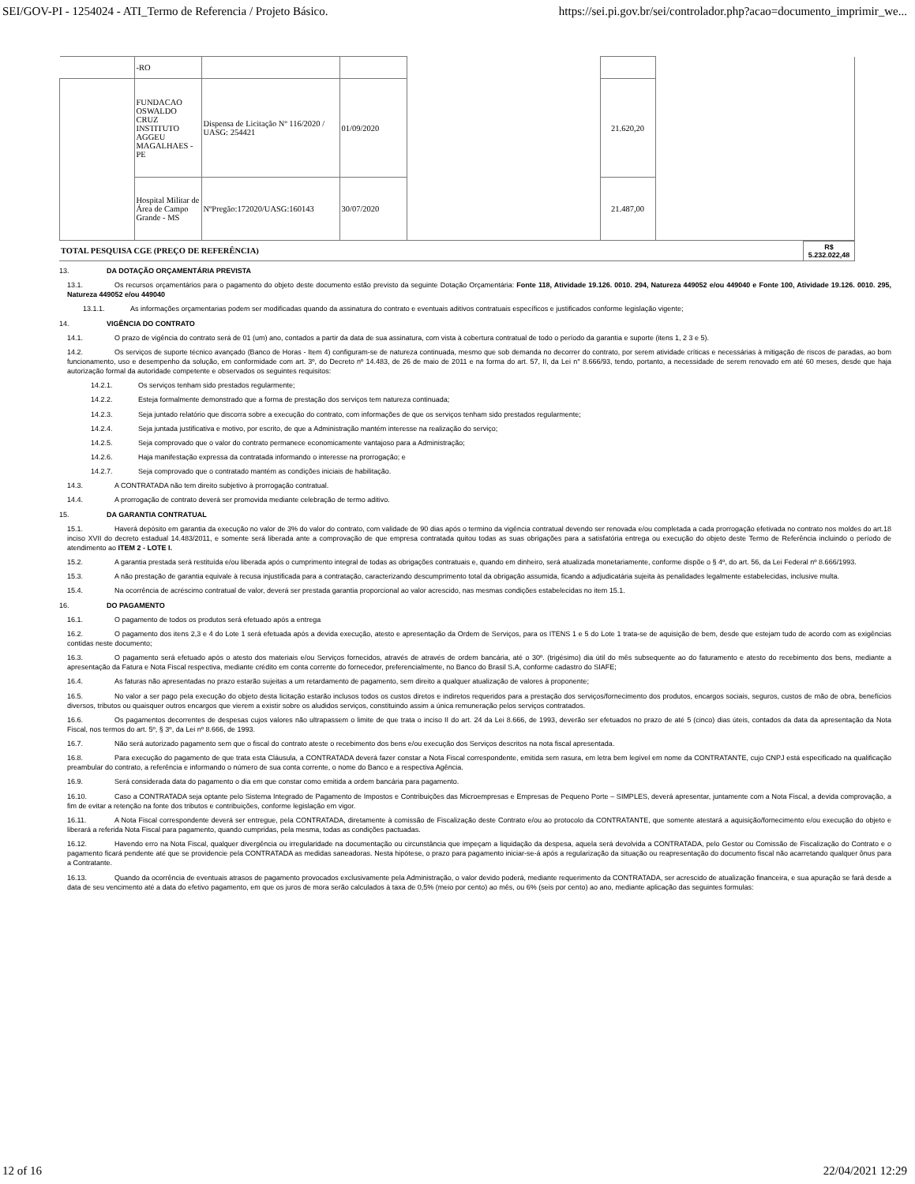SEI/GOV-PI - 1254024 - ATI_Termo de Referencia / Projeto Básico. https://sei.pi.gov.br/sei/controlador.php?acao=documento_imprimir_we...
| | -RO | | | | | |
| | FUNDACAO OSWALDO CRUZ INSTITUTO AGGEU MAGALHAES - PE | Dispensa de Licitação Nº 116/2020 / UASG: 254421 | 01/09/2020 | | 21.620,20 | |
| | Hospital Militar de Área de Campo Grande - MS | NºPregão:172020/UASG:160143 | 30/07/2020 | | 21.487,00 | |
| TOTAL PESQUISA CGE (PREÇO DE REFERÊNCIA) | R$ 5.232.022,48 |
13. DA DOTAÇÃO ORÇAMENTÁRIA PREVISTA
13.1. Os recursos orçamentários para o pagamento do objeto deste documento estão previsto da seguinte Dotação Orçamentária: Fonte 118, Atividade 19.126. 0010. 294, Natureza 449052 e/ou 449040 e Fonte 100, Atividade 19.126. 0010. 295, Natureza 449052 e/ou 449040
13.1.1. As informações orçamentarias podem ser modificadas quando da assinatura do contrato e eventuais aditivos contratuais específicos e justificados conforme legislação vigente;
14. VIGÊNCIA DO CONTRATO
14.1. O prazo de vigência do contrato será de 01 (um) ano, contados a partir da data de sua assinatura, com vista à cobertura contratual de todo o período da garantia e suporte (itens 1, 2 3 e 5).
14.2. Os serviços de suporte técnico avançado (Banco de Horas - Item 4) configuram-se de natureza continuada, mesmo que sob demanda no decorrer do contrato, por serem atividade críticas e necessárias à mitigação de riscos de paradas, ao bom funcionamento, uso e desempenho da solução, em conformidade com art. 3º, do Decreto nº 14.483, de 26 de maio de 2011 e na forma do art. 57, II, da Lei n° 8.666/93, tendo, portanto, a necessidade de serem renovado em até 60 meses, desde que haja autorização formal da autoridade competente e observados os seguintes requisitos:
14.2.1. Os serviços tenham sido prestados regularmente;
14.2.2. Esteja formalmente demonstrado que a forma de prestação dos serviços tem natureza continuada;
14.2.3. Seja juntado relatório que discorra sobre a execução do contrato, com informações de que os serviços tenham sido prestados regularmente;
14.2.4. Seja juntada justificativa e motivo, por escrito, de que a Administração mantém interesse na realização do serviço;
14.2.5. Seja comprovado que o valor do contrato permanece economicamente vantajoso para a Administração;
14.2.6. Haja manifestação expressa da contratada informando o interesse na prorrogação; e
14.2.7. Seja comprovado que o contratado mantém as condições iniciais de habilitação.
14.3. A CONTRATADA não tem direito subjetivo à prorrogação contratual.
14.4. A prorrogação de contrato deverá ser promovida mediante celebração de termo aditivo.
15. DA GARANTIA CONTRATUAL
15.1. Haverá depósito em garantia da execução no valor de 3% do valor do contrato, com validade de 90 dias após o termino da vigência contratual devendo ser renovada e/ou completada a cada prorrogação efetivada no contrato nos moldes do art.18 inciso XVII do decreto estadual 14.483/2011, e somente será liberada ante a comprovação de que empresa contratada quitou todas as suas obrigações para a satisfatória entrega ou execução do objeto deste Termo de Referência incluindo o período de atendimento ao ITEM 2 - LOTE I.
15.2. A garantia prestada será restituída e/ou liberada após o cumprimento integral de todas as obrigações contratuais e, quando em dinheiro, será atualizada monetariamente, conforme dispõe o § 4º, do art. 56, da Lei Federal nº 8.666/1993.
15.3. A não prestação de garantia equivale à recusa injustificada para a contratação, caracterizando descumprimento total da obrigação assumida, ficando a adjudicatária sujeita às penalidades legalmente estabelecidas, inclusive multa.
15.4. Na ocorrência de acréscimo contratual de valor, deverá ser prestada garantia proporcional ao valor acrescido, nas mesmas condições estabelecidas no item 15.1.
16. DO PAGAMENTO
16.1. O pagamento de todos os produtos será efetuado após a entrega
16.2. O pagamento dos itens 2,3 e 4 do Lote 1 será efetuada após a devida execução, atesto e apresentação da Ordem de Serviços, para os ITENS 1 e 5 do Lote 1 trata-se de aquisição de bem, desde que estejam tudo de acordo com as exigências contidas neste documento;
16.3. O pagamento será efetuado após o atesto dos materiais e/ou Serviços fornecidos, através de através de ordem bancária, até o 30º. (trigésimo) dia útil do mês subsequente ao do faturamento e atesto do recebimento dos bens, mediante a apresentação da Fatura e Nota Fiscal respectiva, mediante crédito em conta corrente do fornecedor, preferencialmente, no Banco do Brasil S.A, conforme cadastro do SIAFE;
16.4. As faturas não apresentadas no prazo estarão sujeitas a um retardamento de pagamento, sem direito a qualquer atualização de valores à proponente;
16.5. No valor a ser pago pela execução do objeto desta licitação estarão inclusos todos os custos diretos e indiretos requeridos para a prestação dos serviços/fornecimento dos produtos, encargos sociais, seguros, custos de mão de obra, benefícios diversos, tributos ou quaisquer outros encargos que vierem a existir sobre os aludidos serviços, constituindo assim a única remuneração pelos serviços contratados.
16.6. Os pagamentos decorrentes de despesas cujos valores não ultrapassem o limite de que trata o inciso II do art. 24 da Lei 8.666, de 1993, deverão ser efetuados no prazo de até 5 (cinco) dias úteis, contados da data da apresentação da Nota Fiscal, nos termos do art. 5º, § 3º, da Lei nº 8.666, de 1993.
16.7. Não será autorizado pagamento sem que o fiscal do contrato ateste o recebimento dos bens e/ou execução dos Serviços descritos na nota fiscal apresentada.
16.8. Para execução do pagamento de que trata esta Cláusula, a CONTRATADA deverá fazer constar a Nota Fiscal correspondente, emitida sem rasura, em letra bem legível em nome da CONTRATANTE, cujo CNPJ está especificado na qualificação preambular do contrato, a referência e informando o número de sua conta corrente, o nome do Banco e a respectiva Agência.
16.9. Será considerada data do pagamento o dia em que constar como emitida a ordem bancária para pagamento.
16.10. Caso a CONTRATADA seja optante pelo Sistema Integrado de Pagamento de Impostos e Contribuições das Microempresas e Empresas de Pequeno Porte – SIMPLES, deverá apresentar, juntamente com a Nota Fiscal, a devida comprovação, a fim de evitar a retenção na fonte dos tributos e contribuições, conforme legislação em vigor.
16.11. A Nota Fiscal correspondente deverá ser entregue, pela CONTRATADA, diretamente à comissão de Fiscalização deste Contrato e/ou ao protocolo da CONTRATANTE, que somente atestará a aquisição/fornecimento e/ou execução do objeto e liberará a referida Nota Fiscal para pagamento, quando cumpridas, pela mesma, todas as condições pactuadas.
16.12. Havendo erro na Nota Fiscal, qualquer divergência ou irregularidade na documentação ou circunstância que impeçam a liquidação da despesa, aquela será devolvida a CONTRATADA, pelo Gestor ou Comissão de Fiscalização do Contrato e o pagamento ficará pendente até que se providencie pela CONTRATADA as medidas saneadoras. Nesta hipótese, o prazo para pagamento iniciar-se-á após a regularização da situação ou reapresentação do documento fiscal não acarretando qualquer ônus para a Contratante.
16.13. Quando da ocorrência de eventuais atrasos de pagamento provocados exclusivamente pela Administração, o valor devido poderá, mediante requerimento da CONTRATADA, ser acrescido de atualização financeira, e sua apuração se fará desde a data de seu vencimento até a data do efetivo pagamento, em que os juros de mora serão calculados à taxa de 0,5% (meio por cento) ao mês, ou 6% (seis por cento) ao ano, mediante aplicação das seguintes formulas:
12 of 16 22/04/2021 12:29